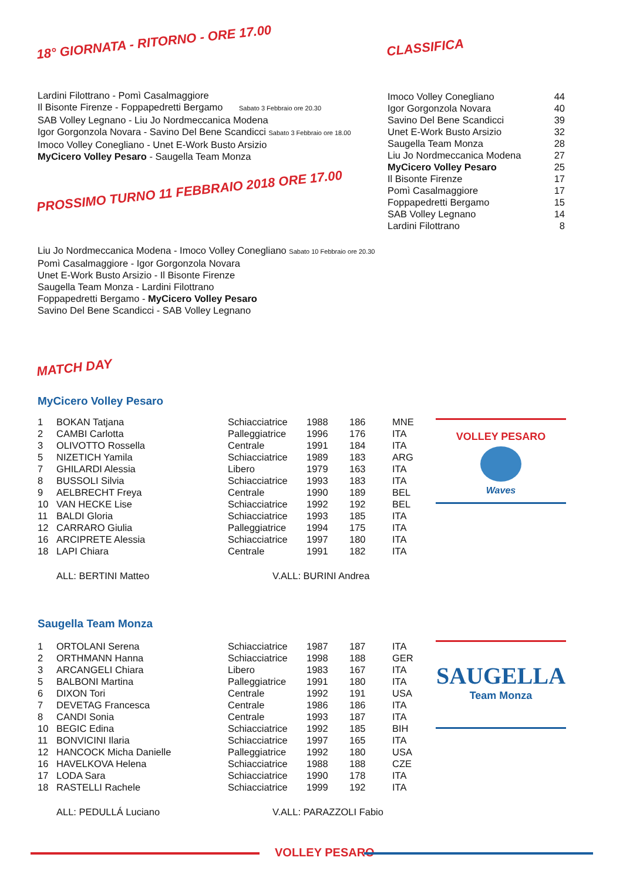18° GIORNATA - RITORNO - ORE 17.00
Lardini Filottrano - Pomì Casalmaggiore
Il Bisonte Firenze - Foppapedretti Bergamo Sabato 3 Febbraio ore 20.30
SAB Volley Legnano - Liu Jo Nordmeccanica Modena
Igor Gorgonzola Novara - Savino Del Bene Scandicci Sabato 3 Febbraio ore 18.00
Imoco Volley Conegliano - Unet E-Work Busto Arsizio
MyCicero Volley Pesaro - Saugella Team Monza
CLASSIFICA
| Imoco Volley Conegliano | 44 |
| Igor Gorgonzola Novara | 40 |
| Savino Del Bene Scandicci | 39 |
| Unet E-Work Busto Arsizio | 32 |
| Saugella Team Monza | 28 |
| Liu Jo Nordmeccanica Modena | 27 |
| MyCicero Volley Pesaro | 25 |
| Il Bisonte Firenze | 17 |
| Pomì Casalmaggiore | 17 |
| Foppapedretti Bergamo | 15 |
| SAB Volley Legnano | 14 |
| Lardini Filottrano | 8 |
PROSSIMO TURNO 11 FEBBRAIO 2018 ORE 17.00
Liu Jo Nordmeccanica Modena - Imoco Volley Conegliano Sabato 10 Febbraio ore 20.30
Pomì Casalmaggiore - Igor Gorgonzola Novara
Unet E-Work Busto Arsizio - Il Bisonte Firenze
Saugella Team Monza - Lardini Filottrano
Foppapedretti Bergamo - MyCicero Volley Pesaro
Savino Del Bene Scandicci - SAB Volley Legnano
MATCH DAY
MyCicero Volley Pesaro
| 1 | BOKAN Tatjana | Schiacciatrice | 1988 | 186 | MNE |
| 2 | CAMBI Carlotta | Palleggiatrice | 1996 | 176 | ITA |
| 3 | OLIVOTTO Rossella | Centrale | 1991 | 184 | ITA |
| 5 | NIZETICH Yamila | Schiacciatrice | 1989 | 183 | ARG |
| 7 | GHILARDI Alessia | Libero | 1979 | 163 | ITA |
| 8 | BUSSOLI Silvia | Schiacciatrice | 1993 | 183 | ITA |
| 9 | AELBRECHT Freya | Centrale | 1990 | 189 | BEL |
| 10 | VAN HECKE Lise | Schiacciatrice | 1992 | 192 | BEL |
| 11 | BALDI Gloria | Schiacciatrice | 1993 | 185 | ITA |
| 12 | CARRARO Giulia | Palleggiatrice | 1994 | 175 | ITA |
| 16 | ARCIPRETE Alessia | Schiacciatrice | 1997 | 180 | ITA |
| 18 | LAPI Chiara | Centrale | 1991 | 182 | ITA |
ALL: BERTINI Matteo V.ALL: BURINI Andrea
VOLLEY PESARO
Waves
Saugella Team Monza
| 1 | ORTOLANI Serena | Schiacciatrice | 1987 | 187 | ITA |
| 2 | ORTHMANN Hanna | Schiacciatrice | 1998 | 188 | GER |
| 3 | ARCANGELI Chiara | Libero | 1983 | 167 | ITA |
| 5 | BALBONI Martina | Palleggiatrice | 1991 | 180 | ITA |
| 6 | DIXON Tori | Centrale | 1992 | 191 | USA |
| 7 | DEVETAG Francesca | Centrale | 1986 | 186 | ITA |
| 8 | CANDI Sonia | Centrale | 1993 | 187 | ITA |
| 10 | BEGIC Edina | Schiacciatrice | 1992 | 185 | BIH |
| 11 | BONVICINI Ilaria | Schiacciatrice | 1997 | 165 | ITA |
| 12 | HANCOCK Micha Danielle | Palleggiatrice | 1992 | 180 | USA |
| 16 | HAVELKOVA Helena | Schiacciatrice | 1988 | 188 | CZE |
| 17 | LODA Sara | Schiacciatrice | 1990 | 178 | ITA |
| 18 | RASTELLI Rachele | Schiacciatrice | 1999 | 192 | ITA |
ALL: PEDULLÁ Luciano V.ALL: PARAZZOLI Fabio
SAUGELLA
Team Monza
VOLLEY PESARO